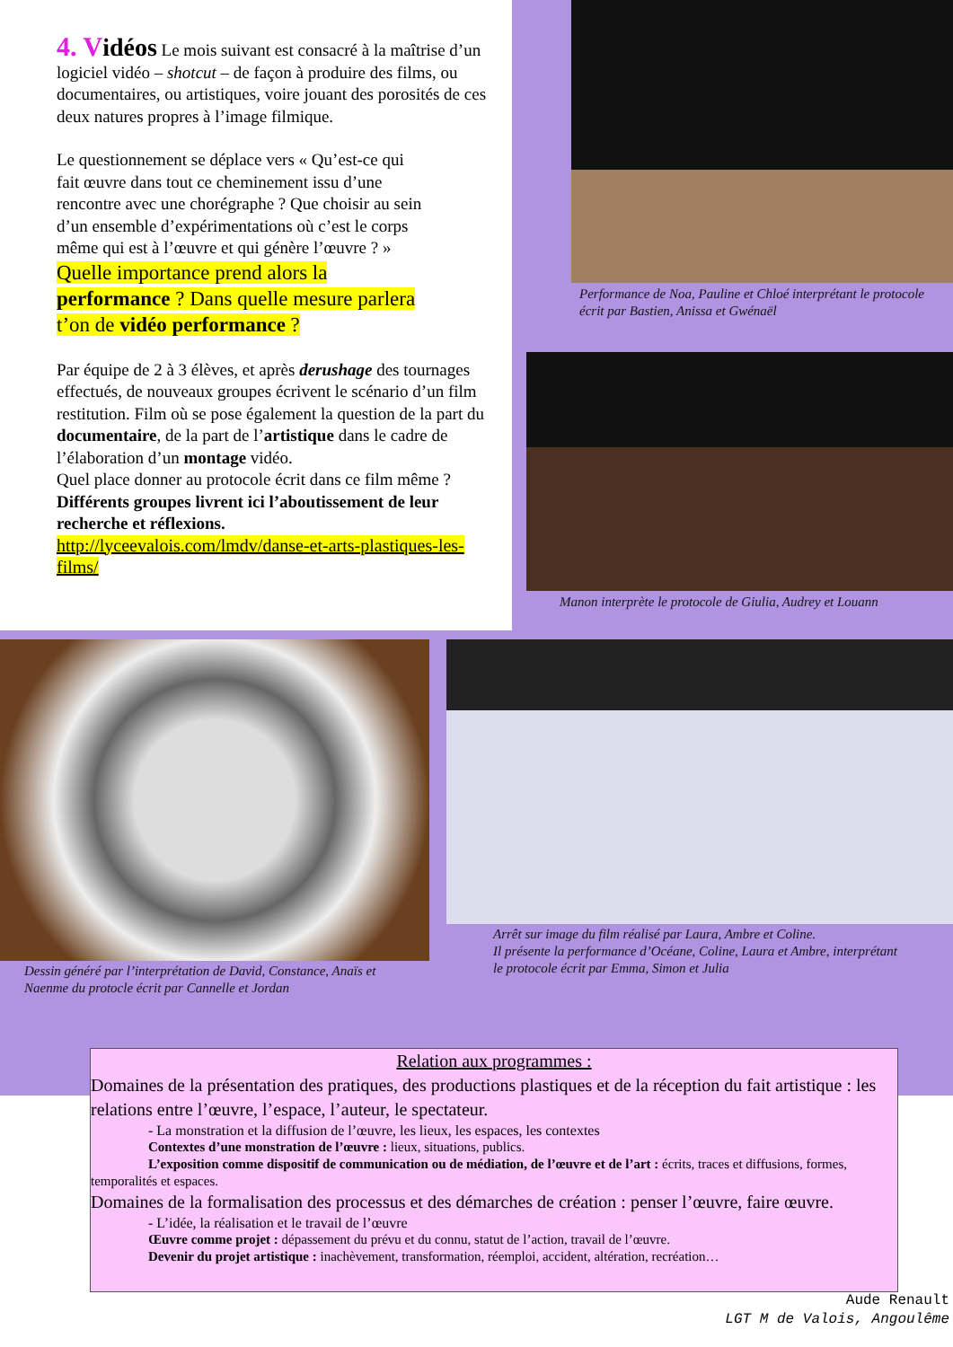4. V idéos Le mois suivant est consacré à la maîtrise d’un logiciel vidéo – shotcut – de façon à produire des films, ou documentaires, ou artistiques, voire jouant des porosités de ces deux natures propres à l’image filmique.
Le questionnement se déplace vers « Qu’est-ce qui fait œuvre dans tout ce cheminement issu d’une rencontre avec une chorégraphe ? Que choisir au sein d’un ensemble d’expérimentations où c’est le corps même qui est à l’œuvre et qui génère l’œuvre ? »
Quelle importance prend alors la performance ? Dans quelle mesure parlera t’on de vidéo performance ?
Par équipe de 2 à 3 élèves, et après derushage des tournages effectués, de nouveaux groupes écrivent le scénario d’un film restitution. Film où se pose également la question de la part du documentaire, de la part de l’artistique dans le cadre de l’élaboration d’un montage vidéo.
Quel place donner au protocole écrit dans ce film même ?
Différents groupes livrent ici l’aboutissement de leur recherche et réflexions.
http://lyceevalois.com/lmdv/danse-et-arts-plastiques-les-films/
Performance de Noa, Pauline et Chloé interprétant le protocole écrit par Bastien, Anissa et Gwénaël
Manon interprète le protocole de Giulia, Audrey et Louann
Dessin généré par l’interprétation de David, Constance, Anaïs et Naenme du protocle écrit par Cannelle et Jordan
Arrêt sur image du film réalisé par Laura, Ambre et Coline.
Il présente la performance d’Océane, Coline, Laura et Ambre, interprétant le protocole écrit par Emma, Simon et Julia
Relation aux programmes :
Domaines de la présentation des pratiques, des productions plastiques et de la réception du fait artistique : les relations entre l’œuvre, l’espace, l’auteur, le spectateur.
- La monstration et la diffusion de l’œuvre, les lieux, les espaces, les contextes
Contextes d’une monstration de l’œuvre : lieux, situations, publics.
L’exposition comme dispositif de communication ou de médiation, de l’œuvre et de l’art : écrits, traces et diffusions, formes, temporalités et espaces.
Domaines de la formalisation des processus et des démarches de création : penser l’œuvre, faire œuvre.
- L’idée, la réalisation et le travail de l’œuvre
Œuvre comme projet : dépassement du prévu et du connu, statut de l’action, travail de l’œuvre.
Devenir du projet artistique : inachèvement, transformation, réemploi, accident, altération, recréation…
Aude Renault
LGT M de Valois, Angoulême